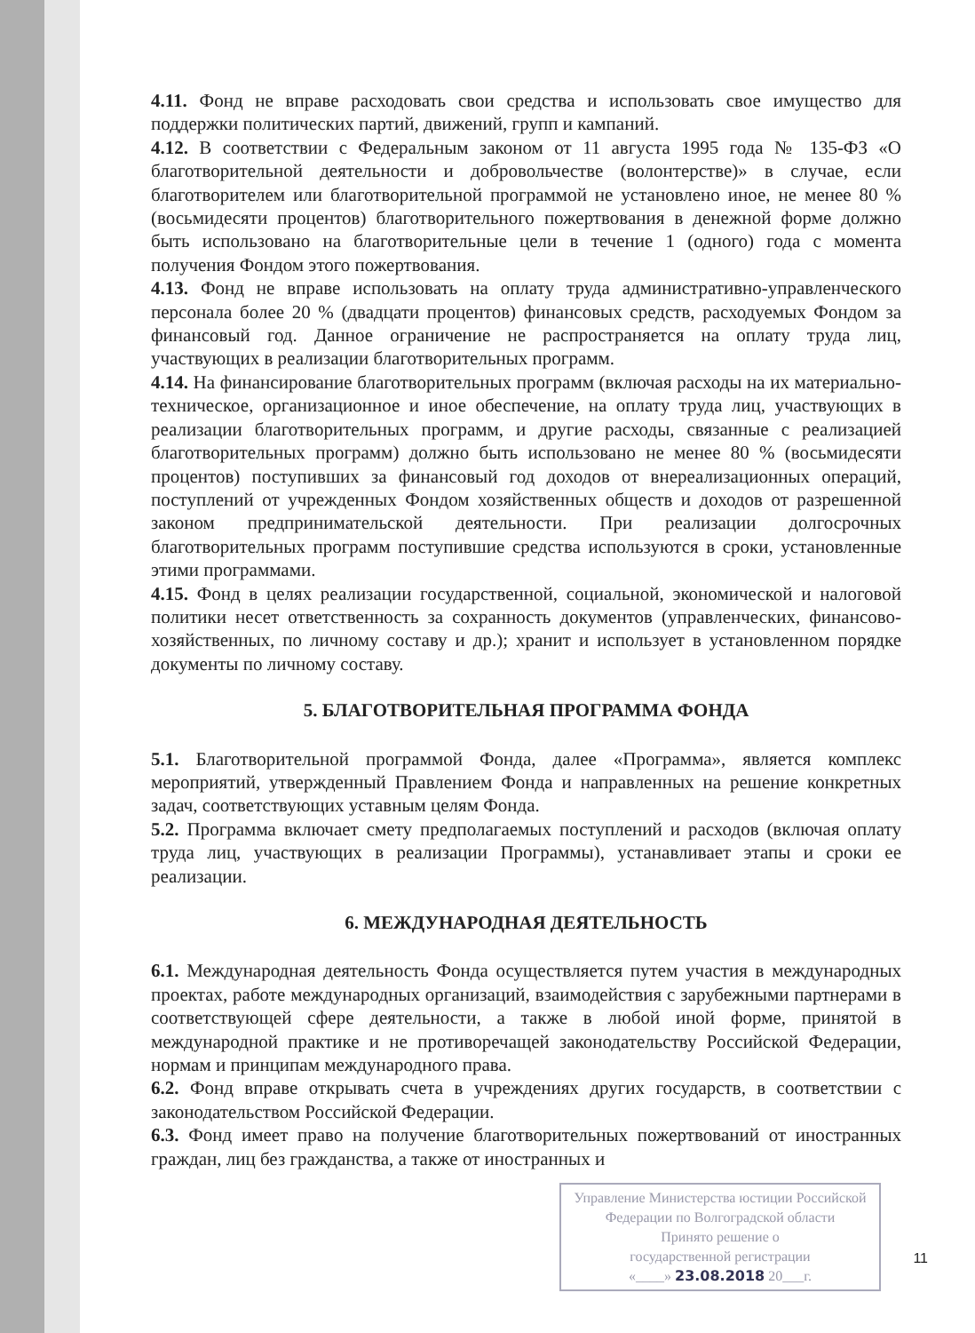4.11. Фонд не вправе расходовать свои средства и использовать свое имущество для поддержки политических партий, движений, групп и кампаний.
4.12. В соответствии с Федеральным законом от 11 августа 1995 года № 135-ФЗ «О благотворительной деятельности и добровольчестве (волонтерстве)» в случае, если благотворителем или благотворительной программой не установлено иное, не менее 80 % (восьмидесяти процентов) благотворительного пожертвования в денежной форме должно быть использовано на благотворительные цели в течение 1 (одного) года с момента получения Фондом этого пожертвования.
4.13. Фонд не вправе использовать на оплату труда административно-управленческого персонала более 20 % (двадцати процентов) финансовых средств, расходуемых Фондом за финансовый год. Данное ограничение не распространяется на оплату труда лиц, участвующих в реализации благотворительных программ.
4.14. На финансирование благотворительных программ (включая расходы на их материально-техническое, организационное и иное обеспечение, на оплату труда лиц, участвующих в реализации благотворительных программ, и другие расходы, связанные с реализацией благотворительных программ) должно быть использовано не менее 80 % (восьмидесяти процентов) поступивших за финансовый год доходов от внереализационных операций, поступлений от учрежденных Фондом хозяйственных обществ и доходов от разрешенной законом предпринимательской деятельности. При реализации долгосрочных благотворительных программ поступившие средства используются в сроки, установленные этими программами.
4.15. Фонд в целях реализации государственной, социальной, экономической и налоговой политики несет ответственность за сохранность документов (управленческих, финансово-хозяйственных, по личному составу и др.); хранит и использует в установленном порядке документы по личному составу.
5. БЛАГОТВОРИТЕЛЬНАЯ ПРОГРАММА ФОНДА
5.1. Благотворительной программой Фонда, далее «Программа», является комплекс мероприятий, утвержденный Правлением Фонда и направленных на решение конкретных задач, соответствующих уставным целям Фонда.
5.2. Программа включает смету предполагаемых поступлений и расходов (включая оплату труда лиц, участвующих в реализации Программы), устанавливает этапы и сроки ее реализации.
6. МЕЖДУНАРОДНАЯ ДЕЯТЕЛЬНОСТЬ
6.1. Международная деятельность Фонда осуществляется путем участия в международных проектах, работе международных организаций, взаимодействия с зарубежными партнерами в соответствующей сфере деятельности, а также в любой иной форме, принятой в международной практике и не противоречащей законодательству Российской Федерации, нормам и принципам международного права.
6.2. Фонд вправе открывать счета в учреждениях других государств, в соответствии с законодательством Российской Федерации.
6.3. Фонд имеет право на получение благотворительных пожертвований от иностранных граждан, лиц без гражданства, а также от иностранных и
Управление Министерства юстиции Российской Федерации по Волгоградской области
Принято решение о
государственной регистрации
«____» 23.08.2018 20___г.
11